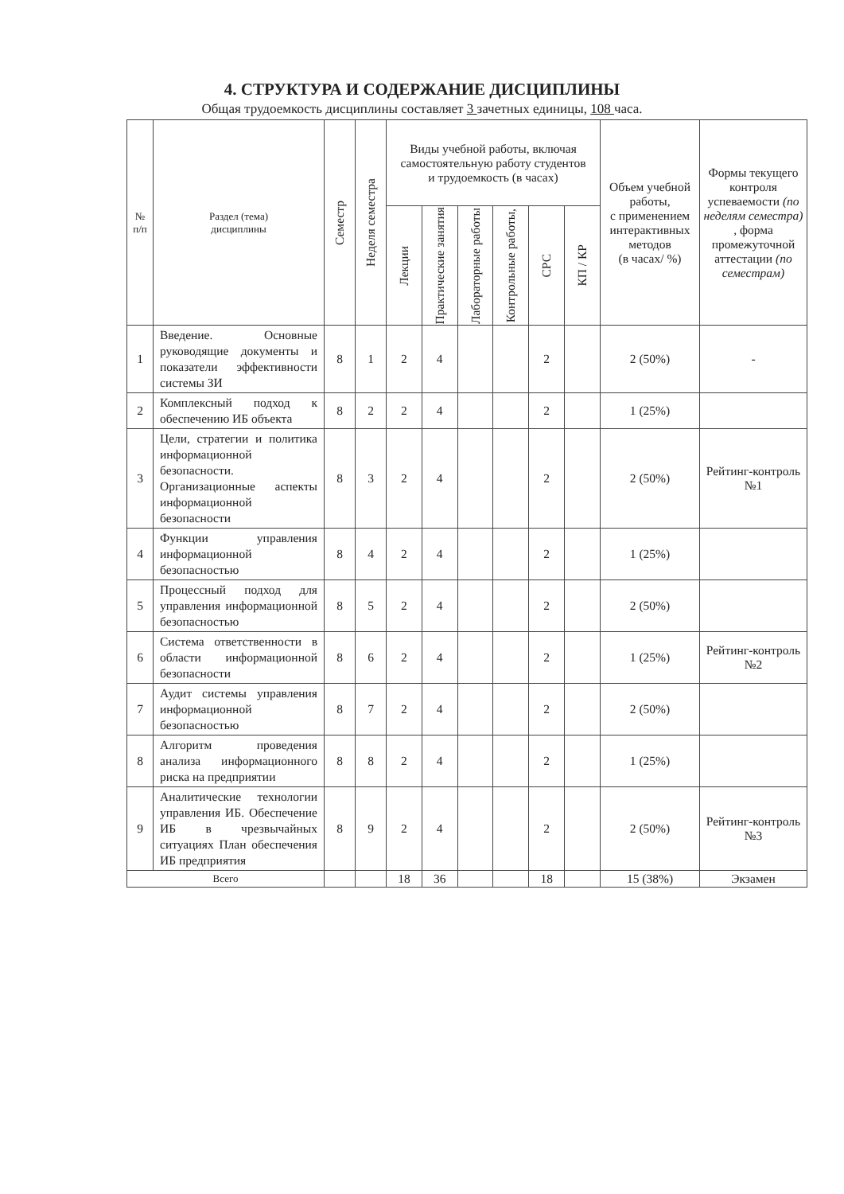4. СТРУКТУРА И СОДЕРЖАНИЕ ДИСЦИПЛИНЫ
Общая трудоемкость дисциплины составляет 3 зачетных единицы, 108 часа.
| № п/п | Раздел (тема) дисциплины | Семестр | Неделя семестра | Виды учебной работы, включая самостоятельную работу студентов и трудоемкость (в часах) | | | | | | Объем учебной работы, с применением интерактивных методов (в часах/ %) | Формы текущего контроля успеваемости (по неделям семестра) , форма промежуточной аттестации (по семестрам) |
| --- | --- | --- | --- | --- | --- | --- | --- | --- | --- | --- | --- |
| | | | | Лекции | Практические занятия | Лабораторные работы | Контрольные работы, | СРС | КП / КР | | |
| 1 | Введение. Основные руководящие документы и показатели эффективности системы ЗИ | 8 | 1 | 2 | 4 | | | 2 | | 2 (50%) | - |
| 2 | Комплексный подход к обеспечению ИБ объекта | 8 | 2 | 2 | 4 | | | 2 | | 1 (25%) | |
| 3 | Цели, стратегии и политика информационной безопасности. Организационные аспекты информационной безопасности | 8 | 3 | 2 | 4 | | | 2 | | 2 (50%) | Рейтинг-контроль №1 |
| 4 | Функции управления информационной безопасностью | 8 | 4 | 2 | 4 | | | 2 | | 1 (25%) | |
| 5 | Процессный подход для управления информационной безопасностью | 8 | 5 | 2 | 4 | | | 2 | | 2 (50%) | |
| 6 | Система ответственности в области информационной безопасности | 8 | 6 | 2 | 4 | | | 2 | | 1 (25%) | Рейтинг-контроль №2 |
| 7 | Аудит системы управления информационной безопасностью | 8 | 7 | 2 | 4 | | | 2 | | 2 (50%) | |
| 8 | Алгоритм проведения анализа информационного риска на предприятии | 8 | 8 | 2 | 4 | | | 2 | | 1 (25%) | |
| 9 | Аналитические технологии управления ИБ. Обеспечение ИБ в чрезвычайных ситуациях План обеспечения ИБ предприятия | 8 | 9 | 2 | 4 | | | 2 | | 2 (50%) | Рейтинг-контроль №3 |
| Всего | | | | 18 | 36 | | | 18 | | 15 (38%) | Экзамен |